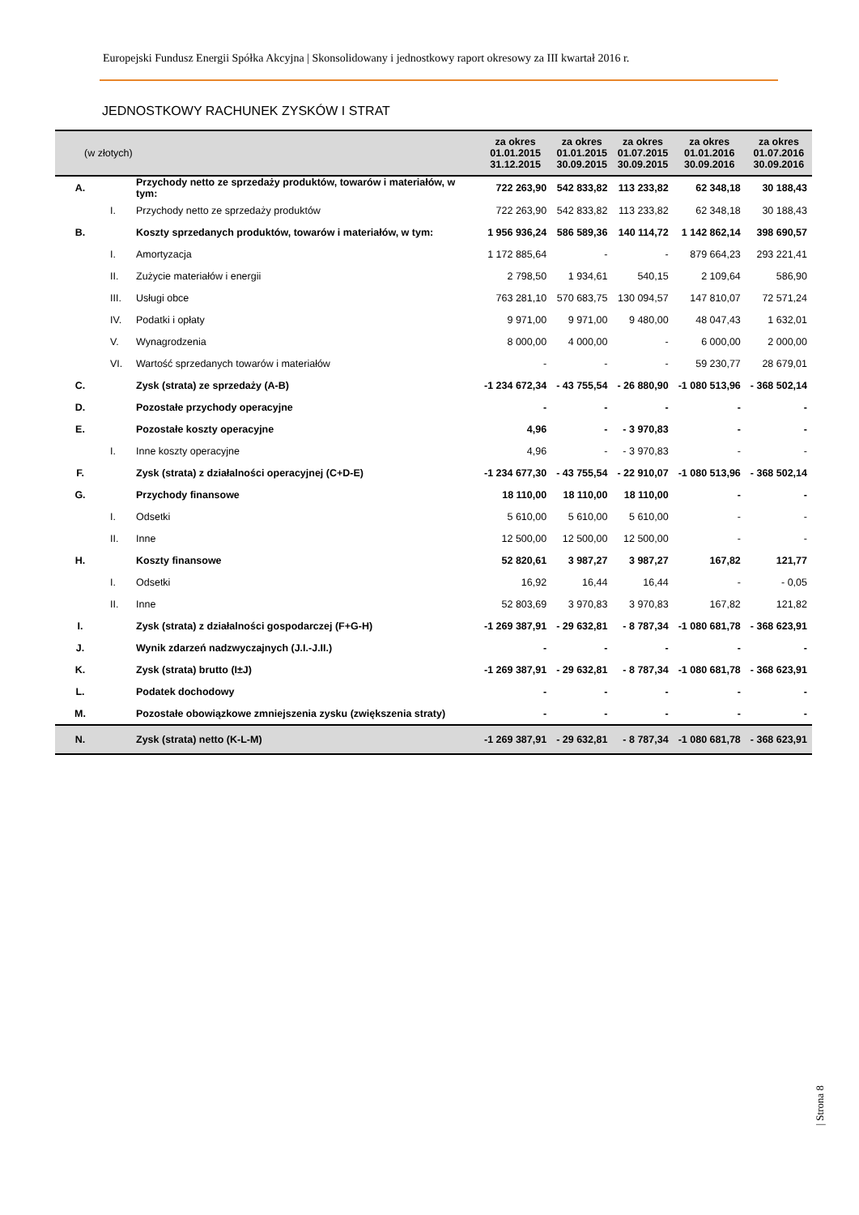Europejski Fundusz Energii Spółka Akcyjna | Skonsolidowany i jednostkowy raport okresowy za III kwartał 2016 r.
JEDNOSTKOWY RACHUNEK ZYSKÓW I STRAT
| (w złotych) | | | za okres 01.01.2015 31.12.2015 | za okres 01.01.2015 30.09.2015 | za okres 01.07.2015 30.09.2015 | za okres 01.01.2016 30.09.2016 | za okres 01.07.2016 30.09.2016 |
| --- | --- | --- | --- | --- | --- | --- | --- |
| A. | | Przychody netto ze sprzedaży produktów, towarów i materiałów, w tym: | 722 263,90 | 542 833,82 | 113 233,82 | 62 348,18 | 30 188,43 |
| | I. | Przychody netto ze sprzedaży produktów | 722 263,90 | 542 833,82 | 113 233,82 | 62 348,18 | 30 188,43 |
| B. | | Koszty sprzedanych produktów, towarów i materiałów, w tym: | 1 956 936,24 | 586 589,36 | 140 114,72 | 1 142 862,14 | 398 690,57 |
| | I. | Amortyzacja | 1 172 885,64 | - | - | 879 664,23 | 293 221,41 |
| | II. | Zużycie materiałów i energii | 2 798,50 | 1 934,61 | 540,15 | 2 109,64 | 586,90 |
| | III. | Usługi obce | 763 281,10 | 570 683,75 | 130 094,57 | 147 810,07 | 72 571,24 |
| | IV. | Podatki i opłaty | 9 971,00 | 9 971,00 | 9 480,00 | 48 047,43 | 1 632,01 |
| | V. | Wynagrodzenia | 8 000,00 | 4 000,00 | - | 6 000,00 | 2 000,00 |
| | VI. | Wartość sprzedanych towarów i materiałów | - | - | - | 59 230,77 | 28 679,01 |
| C. | | Zysk (strata) ze sprzedaży (A-B) | -1 234 672,34 | - 43 755,54 | - 26 880,90 | -1 080 513,96 | - 368 502,14 |
| D. | | Pozostałe przychody operacyjne | - | - | - | - | - |
| E. | | Pozostałe koszty operacyjne | 4,96 | - | - 3 970,83 | - | - |
| | I. | Inne koszty operacyjne | 4,96 | - | - 3 970,83 | - | - |
| F. | | Zysk (strata) z działalności operacyjnej (C+D-E) | -1 234 677,30 | - 43 755,54 | - 22 910,07 | -1 080 513,96 | - 368 502,14 |
| G. | | Przychody finansowe | 18 110,00 | 18 110,00 | 18 110,00 | - | - |
| | I. | Odsetki | 5 610,00 | 5 610,00 | 5 610,00 | - | - |
| | II. | Inne | 12 500,00 | 12 500,00 | 12 500,00 | - | - |
| H. | | Koszty finansowe | 52 820,61 | 3 987,27 | 3 987,27 | 167,82 | 121,77 |
| | I. | Odsetki | 16,92 | 16,44 | 16,44 | - | - 0,05 |
| | II. | Inne | 52 803,69 | 3 970,83 | 3 970,83 | 167,82 | 121,82 |
| I. | | Zysk (strata) z działalności gospodarczej (F+G-H) | -1 269 387,91 | - 29 632,81 | - 8 787,34 | -1 080 681,78 | - 368 623,91 |
| J. | | Wynik zdarzeń nadzwyczajnych (J.I.-J.II.) | - | - | - | - | - |
| K. | | Zysk (strata) brutto (I±J) | -1 269 387,91 | - 29 632,81 | - 8 787,34 | -1 080 681,78 | - 368 623,91 |
| L. | | Podatek dochodowy | - | - | - | - | - |
| M. | | Pozostałe obowiązkowe zmniejszenia zysku (zwiększenia straty) | - | - | - | - | - |
| N. | | Zysk (strata) netto (K-L-M) | -1 269 387,91 | - 29 632,81 | - 8 787,34 | -1 080 681,78 | - 368 623,91 |
| Strona 8